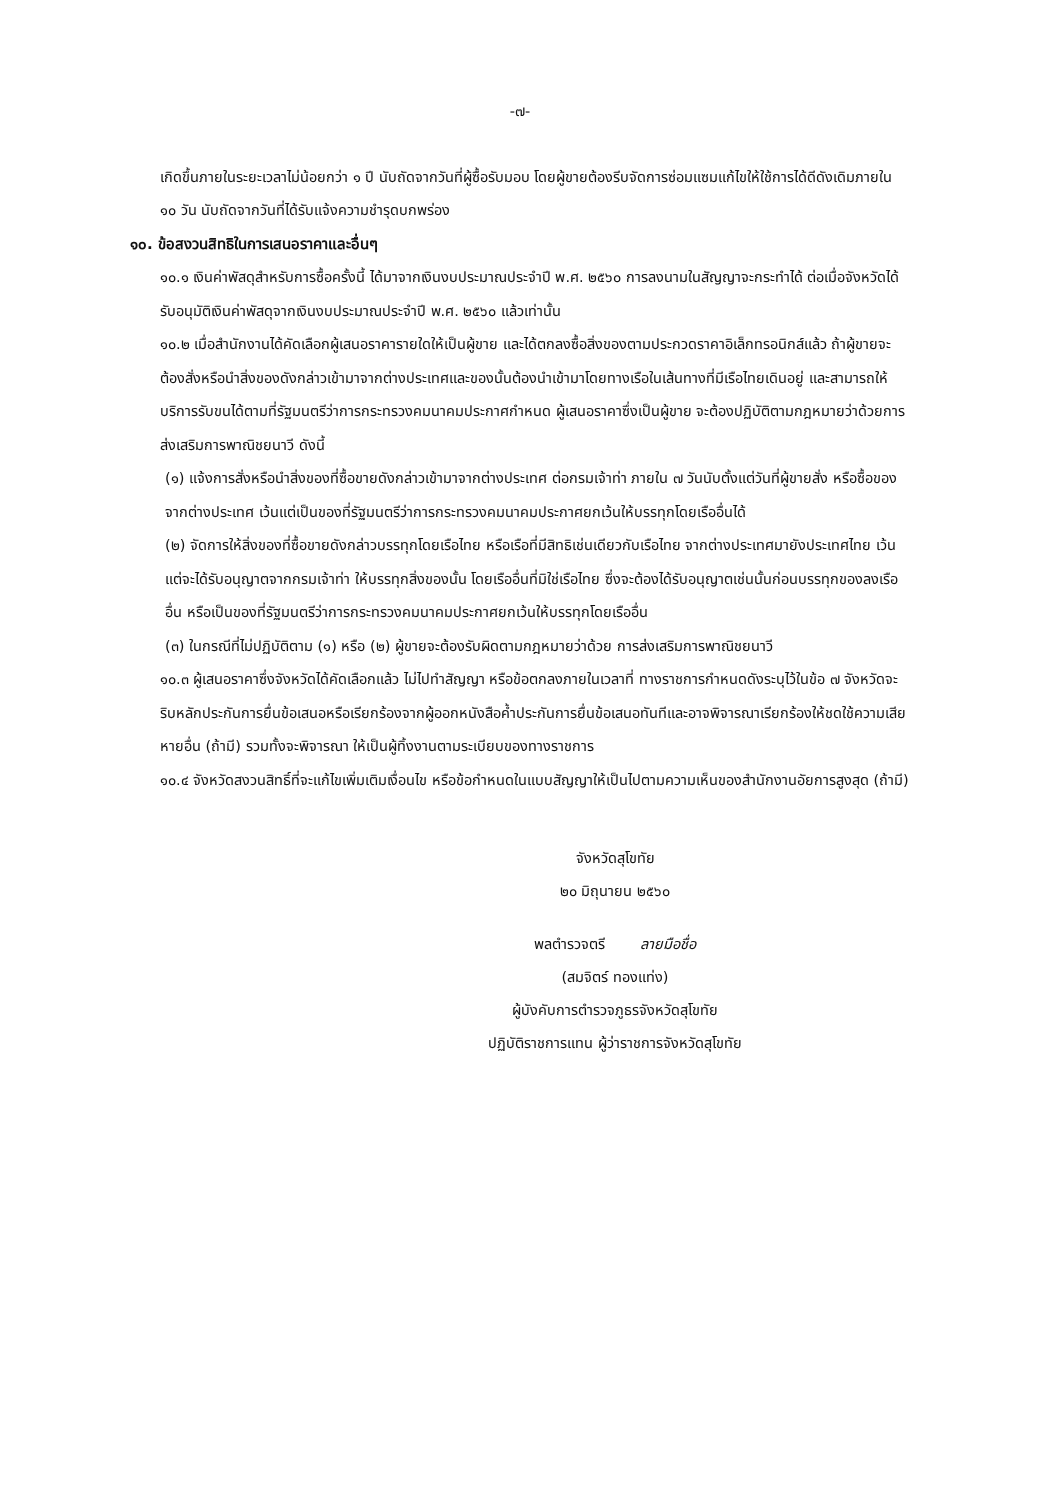-๗-
เกิดขึ้นภายในระยะเวลาไม่น้อยกว่า ๑ ปี นับถัดจากวันที่ผู้ซื้อรับมอบ โดยผู้ขายต้องรีบจัดการซ่อมแซมแก้ไขให้ใช้การได้ดีดังเดิมภายใน ๑๐ วัน นับถัดจากวันที่ได้รับแจ้งความชำรุดบกพร่อง
๑๐. ข้อสงวนสิทธิในการเสนอราคาและอื่นๆ
๑๐.๑ เงินค่าพัสดุสำหรับการซื้อครั้งนี้ ได้มาจากเงินงบประมาณประจำปี พ.ศ. ๒๕๖๐ การลงนามในสัญญาจะกระทำได้ ต่อเมื่อจังหวัดได้รับอนุมัติเงินค่าพัสดุจากเงินงบประมาณประจำปี พ.ศ. ๒๕๖๐ แล้วเท่านั้น
๑๐.๒ เมื่อสำนักงานได้คัดเลือกผู้เสนอราคารายใดให้เป็นผู้ขาย และได้ตกลงซื้อสิ่งของตามประกวดราคาอิเล็กทรอนิกส์แล้ว ถ้าผู้ขายจะต้องสั่งหรือนำสิ่งของดังกล่าวเข้ามาจากต่างประเทศและของนั้นต้องนำเข้ามาโดยทางเรือในเส้นทางที่มีเรือไทยเดินอยู่ และสามารถให้บริการรับขนได้ตามที่รัฐมนตรีว่าการกระทรวงคมนาคมประกาศกำหนด ผู้เสนอราคาซึ่งเป็นผู้ขาย จะต้องปฏิบัติตามกฎหมายว่าด้วยการส่งเสริมการพาณิชยนาวี ดังนี้
(๑) แจ้งการสั่งหรือนำสิ่งของที่ซื้อขายดังกล่าวเข้ามาจากต่างประเทศ ต่อกรมเจ้าท่า ภายใน ๗ วันนับตั้งแต่วันที่ผู้ขายสั่ง หรือซื้อของจากต่างประเทศ เว้นแต่เป็นของที่รัฐมนตรีว่าการกระทรวงคมนาคมประกาศยกเว้นให้บรรทุกโดยเรืออื่นได้
(๒) จัดการให้สิ่งของที่ซื้อขายดังกล่าวบรรทุกโดยเรือไทย หรือเรือที่มีสิทธิเช่นเดียวกับเรือไทย จากต่างประเทศมายังประเทศไทย เว้นแต่จะได้รับอนุญาตจากกรมเจ้าท่า ให้บรรทุกสิ่งของนั้น โดยเรืออื่นที่มิใช่เรือไทย ซึ่งจะต้องได้รับอนุญาตเช่นนั้นก่อนบรรทุกของลงเรืออื่น หรือเป็นของที่รัฐมนตรีว่าการกระทรวงคมนาคมประกาศยกเว้นให้บรรทุกโดยเรืออื่น
(๓) ในกรณีที่ไม่ปฏิบัติตาม (๑) หรือ (๒) ผู้ขายจะต้องรับผิดตามกฎหมายว่าด้วย การส่งเสริมการพาณิชยนาวี
๑๐.๓ ผู้เสนอราคาซึ่งจังหวัดได้คัดเลือกแล้ว ไม่ไปทำสัญญา หรือข้อตกลงภายในเวลาที่ ทางราชการกำหนดดังระบุไว้ในข้อ ๗ จังหวัดจะริบหลักประกันการยื่นข้อเสนอหรือเรียกร้องจากผู้ออกหนังสือค้ำประกันการยื่นข้อเสนอทันทีและอาจพิจารณาเรียกร้องให้ชดใช้ความเสียหายอื่น (ถ้ามี) รวมทั้งจะพิจารณา ให้เป็นผู้ทิ้งงานตามระเบียบของทางราชการ
๑๐.๔ จังหวัดสงวนสิทธิ์ที่จะแก้ไขเพิ่มเติมเงื่อนไข หรือข้อกำหนดในแบบสัญญาให้เป็นไปตามความเห็นของสำนักงานอัยการสูงสุด (ถ้ามี)
จังหวัดสุโขทัย
๒๐ มิถุนายน ๒๕๖๐
พลตำรวจตรี ลายมือชื่อ
(สมจิตร์ ทองแท่ง)
ผู้บังคับการตำรวจภูธรจังหวัดสุโขทัย
ปฏิบัติราชการแทน ผู้ว่าราชการจังหวัดสุโขทัย